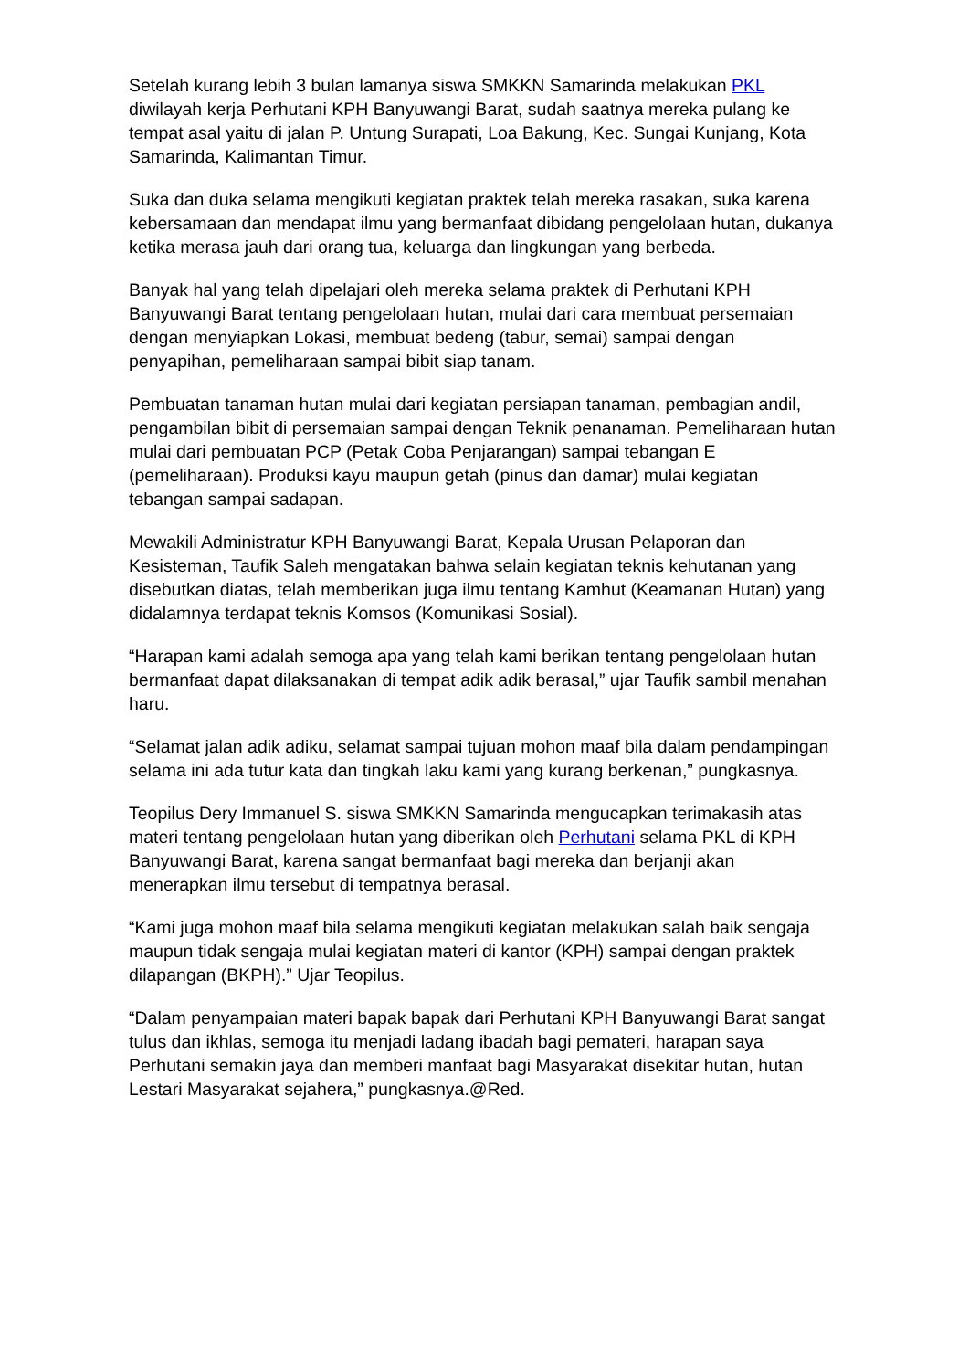Setelah kurang lebih 3 bulan lamanya siswa SMKKN Samarinda melakukan PKL diwilayah kerja Perhutani KPH Banyuwangi Barat, sudah saatnya mereka pulang ke tempat asal yaitu di jalan P. Untung Surapati, Loa Bakung, Kec. Sungai Kunjang, Kota Samarinda, Kalimantan Timur.
Suka dan duka selama mengikuti kegiatan praktek telah mereka rasakan, suka karena kebersamaan dan mendapat ilmu yang bermanfaat dibidang pengelolaan hutan, dukanya ketika merasa jauh dari orang tua, keluarga dan lingkungan yang berbeda.
Banyak hal yang telah dipelajari oleh mereka selama praktek di Perhutani KPH Banyuwangi Barat tentang pengelolaan hutan, mulai dari cara membuat persemaian dengan menyiapkan Lokasi, membuat bedeng (tabur, semai) sampai dengan penyapihan, pemeliharaan sampai bibit siap tanam.
Pembuatan tanaman hutan mulai dari kegiatan persiapan tanaman, pembagian andil, pengambilan bibit di persemaian sampai dengan Teknik penanaman. Pemeliharaan hutan mulai dari pembuatan PCP (Petak Coba Penjarangan) sampai tebangan E (pemeliharaan). Produksi kayu maupun getah (pinus dan damar) mulai kegiatan tebangan sampai sadapan.
Mewakili Administratur KPH Banyuwangi Barat, Kepala Urusan Pelaporan dan Kesisteman, Taufik Saleh mengatakan bahwa selain kegiatan teknis kehutanan yang disebutkan diatas, telah memberikan juga ilmu tentang Kamhut (Keamanan Hutan) yang didalamnya terdapat teknis Komsos (Komunikasi Sosial).
“Harapan kami adalah semoga apa yang telah kami berikan tentang pengelolaan hutan bermanfaat dapat dilaksanakan di tempat adik adik berasal,” ujar Taufik sambil menahan haru.
“Selamat jalan adik adiku, selamat sampai tujuan mohon maaf bila dalam pendampingan selama ini ada tutur kata dan tingkah laku kami yang kurang berkenan,” pungkasnya.
Teopilus Dery Immanuel S. siswa SMKKN Samarinda mengucapkan terimakasih atas materi tentang pengelolaan hutan yang diberikan oleh Perhutani selama PKL di KPH Banyuwangi Barat, karena sangat bermanfaat bagi mereka dan berjanji akan menerapkan ilmu tersebut di tempatnya berasal.
“Kami juga mohon maaf bila selama mengikuti kegiatan melakukan salah baik sengaja maupun tidak sengaja mulai kegiatan materi di kantor (KPH) sampai dengan praktek dilapangan (BKPH).” Ujar Teopilus.
“Dalam penyampaian materi bapak bapak dari Perhutani KPH Banyuwangi Barat sangat tulus dan ikhlas, semoga itu menjadi ladang ibadah bagi pemateri, harapan saya Perhutani semakin jaya dan memberi manfaat bagi Masyarakat disekitar hutan, hutan Lestari Masyarakat sejahera,” pungkasnya.@Red.